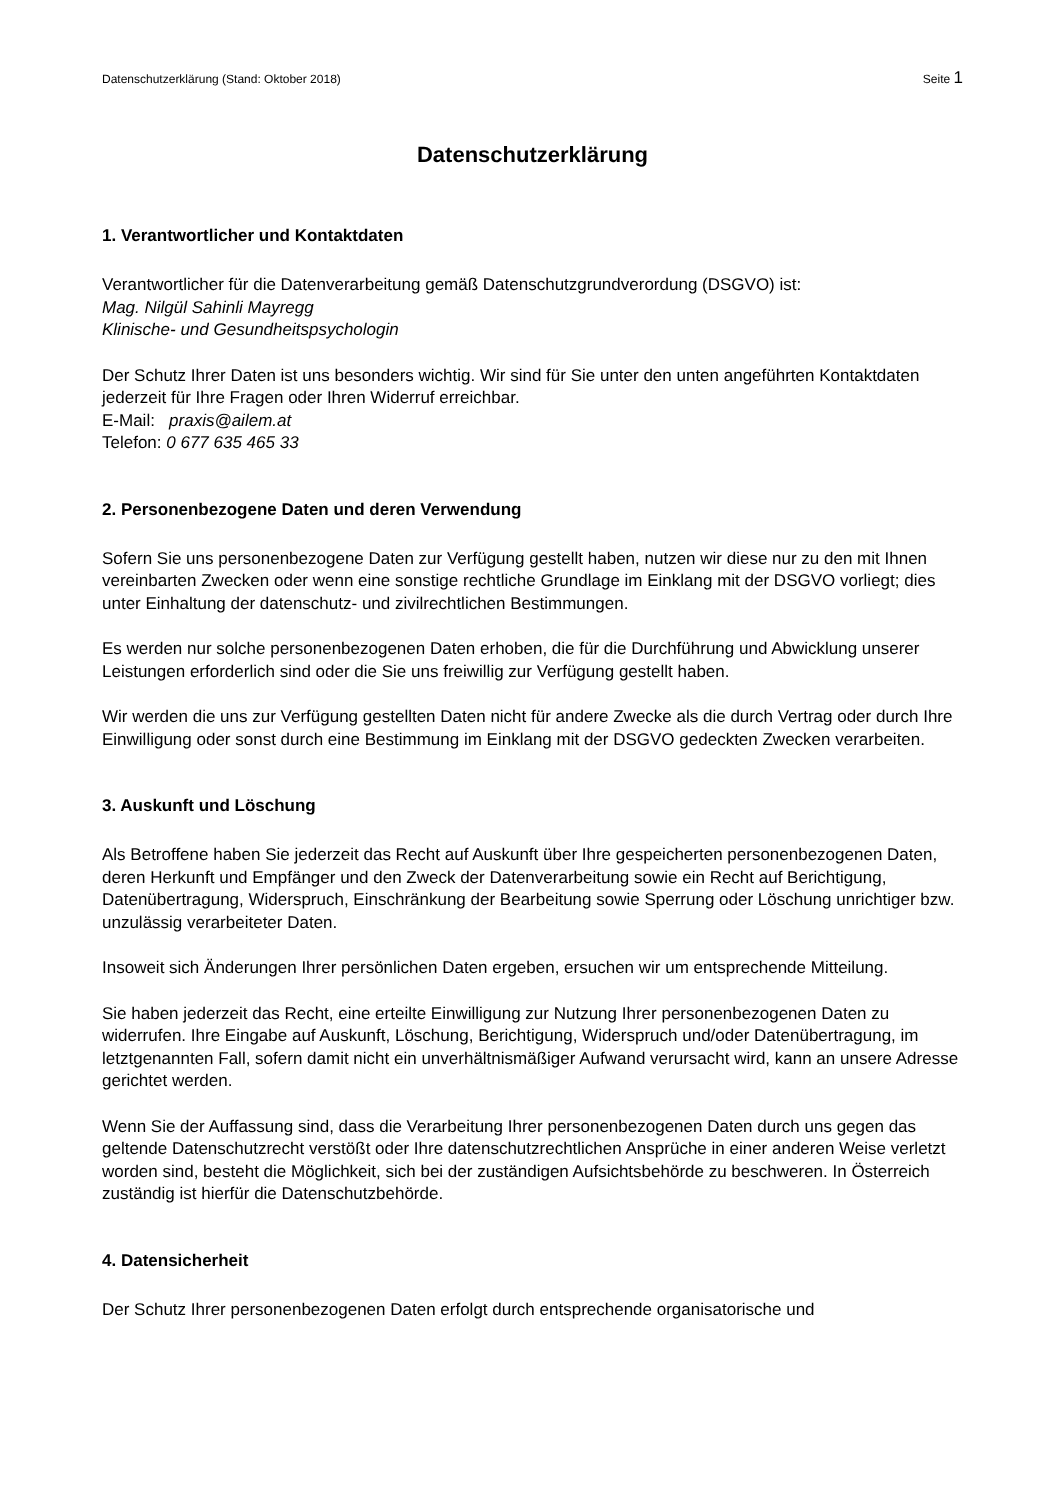Datenschutzerklärung (Stand: Oktober 2018) Seite 1
Datenschutzerklärung
1. Verantwortlicher und Kontaktdaten
Verantwortlicher für die Datenverarbeitung gemäß Datenschutzgrundverordung (DSGVO) ist:
Mag. Nilgül Sahinli Mayregg
Klinische- und Gesundheitspsychologin
Der Schutz Ihrer Daten ist uns besonders wichtig. Wir sind für Sie unter den unten angeführten Kontaktdaten jederzeit für Ihre Fragen oder Ihren Widerruf erreichbar.
E-Mail: praxis@ailem.at
Telefon: 0 677 635 465 33
2. Personenbezogene Daten und deren Verwendung
Sofern Sie uns personenbezogene Daten zur Verfügung gestellt haben, nutzen wir diese nur zu den mit Ihnen vereinbarten Zwecken oder wenn eine sonstige rechtliche Grundlage im Einklang mit der DSGVO vorliegt; dies unter Einhaltung der datenschutz- und zivilrechtlichen Bestimmungen.
Es werden nur solche personenbezogenen Daten erhoben, die für die Durchführung und Abwicklung unserer Leistungen erforderlich sind oder die Sie uns freiwillig zur Verfügung gestellt haben.
Wir werden die uns zur Verfügung gestellten Daten nicht für andere Zwecke als die durch Vertrag oder durch Ihre Einwilligung oder sonst durch eine Bestimmung im Einklang mit der DSGVO gedeckten Zwecken verarbeiten.
3. Auskunft und Löschung
Als Betroffene haben Sie jederzeit das Recht auf Auskunft über Ihre gespeicherten personenbezogenen Daten, deren Herkunft und Empfänger und den Zweck der Datenverarbeitung sowie ein Recht auf Berichtigung, Datenübertragung, Widerspruch, Einschränkung der Bearbeitung sowie Sperrung oder Löschung unrichtiger bzw. unzulässig verarbeiteter Daten.
Insoweit sich Änderungen Ihrer persönlichen Daten ergeben, ersuchen wir um entsprechende Mitteilung.
Sie haben jederzeit das Recht, eine erteilte Einwilligung zur Nutzung Ihrer personenbezogenen Daten zu widerrufen. Ihre Eingabe auf Auskunft, Löschung, Berichtigung, Widerspruch und/oder Datenübertragung, im letztgenannten Fall, sofern damit nicht ein unverhältnismäßiger Aufwand verursacht wird, kann an unsere Adresse gerichtet werden.
Wenn Sie der Auffassung sind, dass die Verarbeitung Ihrer personenbezogenen Daten durch uns gegen das geltende Datenschutzrecht verstößt oder Ihre datenschutzrechtlichen Ansprüche in einer anderen Weise verletzt worden sind, besteht die Möglichkeit, sich bei der zuständigen Aufsichtsbehörde zu beschweren. In Österreich zuständig ist hierfür die Datenschutzbehörde.
4. Datensicherheit
Der Schutz Ihrer personenbezogenen Daten erfolgt durch entsprechende organisatorische und